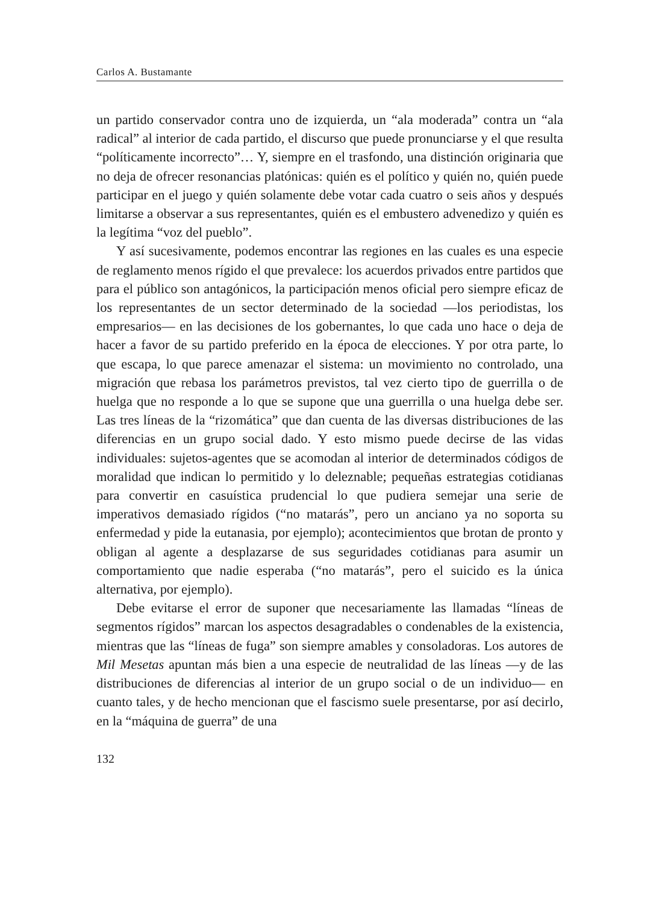Carlos A. Bustamante
un partido conservador contra uno de izquierda, un “ala moderada” contra un “ala radical” al interior de cada partido, el discurso que puede pronunciarse y el que resulta “políticamente incorrecto”… Y, siempre en el trasfondo, una distinción originaria que no deja de ofrecer resonancias platónicas: quién es el político y quién no, quién puede participar en el juego y quién solamente debe votar cada cuatro o seis años y después limitarse a observar a sus representantes, quién es el embustero advenedizo y quién es la legítima “voz del pueblo”.
Y así sucesivamente, podemos encontrar las regiones en las cuales es una especie de reglamento menos rígido el que prevalece: los acuerdos privados entre partidos que para el público son antagónicos, la participación menos oficial pero siempre eficaz de los representantes de un sector determinado de la sociedad —los periodistas, los empresarios— en las decisiones de los gobernantes, lo que cada uno hace o deja de hacer a favor de su partido preferido en la época de elecciones. Y por otra parte, lo que escapa, lo que parece amenazar el sistema: un movimiento no controlado, una migración que rebasa los parámetros previstos, tal vez cierto tipo de guerrilla o de huelga que no responde a lo que se supone que una guerrilla o una huelga debe ser. Las tres líneas de la “rizomática” que dan cuenta de las diversas distribuciones de las diferencias en un grupo social dado. Y esto mismo puede decirse de las vidas individuales: sujetos-agentes que se acomodan al interior de determinados códigos de moralidad que indican lo permitido y lo deleznable; pequeñas estrategias cotidianas para convertir en casuística prudencial lo que pudiera semejar una serie de imperativos demasiado rígidos (“no matarás”, pero un anciano ya no soporta su enfermedad y pide la eutanasia, por ejemplo); acontecimientos que brotan de pronto y obligan al agente a desplazarse de sus seguridades cotidianas para asumir un comportamiento que nadie esperaba (“no matarás”, pero el suicido es la única alternativa, por ejemplo).
Debe evitarse el error de suponer que necesariamente las llamadas “líneas de segmentos rígidos” marcan los aspectos desagradables o condenables de la existencia, mientras que las “líneas de fuga” son siempre amables y consoladoras. Los autores de Mil Mesetas apuntan más bien a una especie de neutralidad de las líneas —y de las distribuciones de diferencias al interior de un grupo social o de un individuo— en cuanto tales, y de hecho mencionan que el fascismo suele presentarse, por así decirlo, en la “máquina de guerra” de una
132